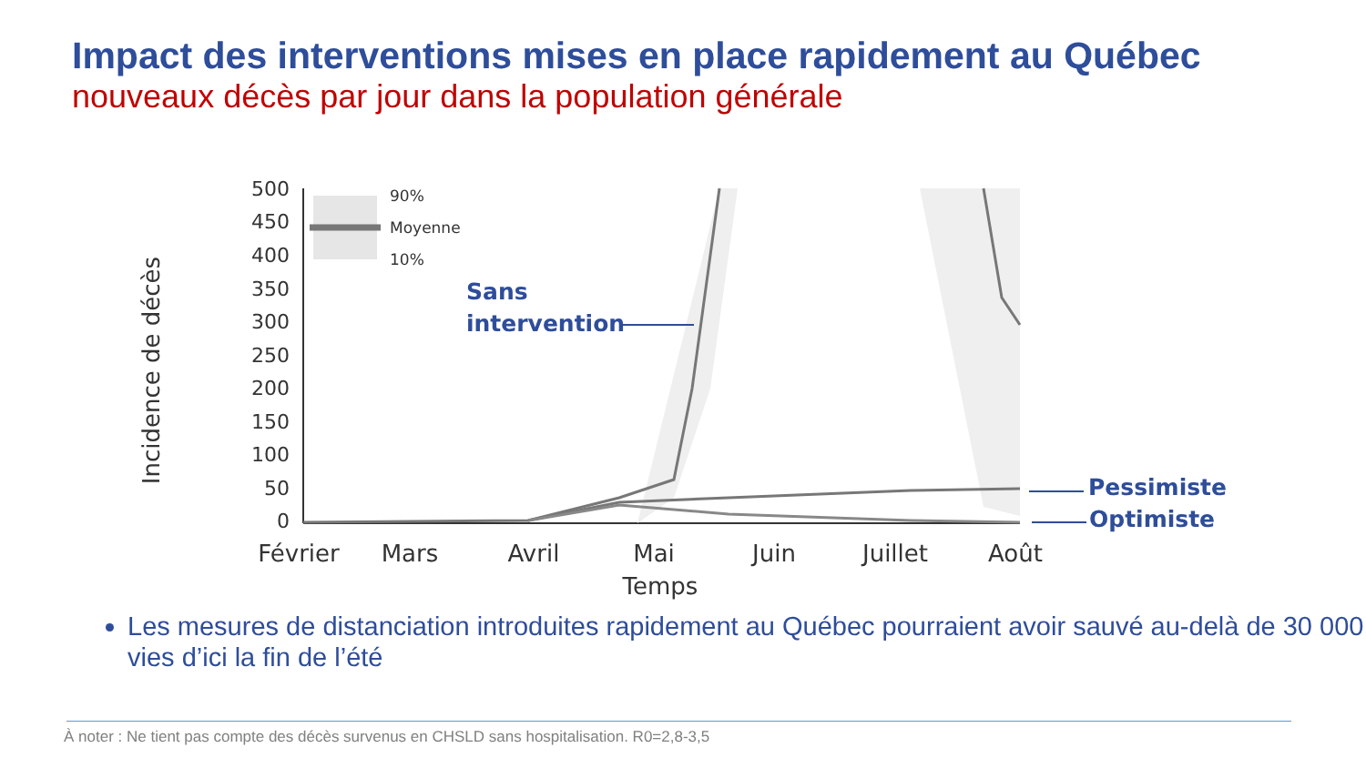Impact des interventions mises en place rapidement au Québec
nouveaux décès par jour dans la population générale
Incidence de décès
500
450
400
350
300
250
200
150
100
50
0
90%
Moyenne
10%
Sans
intervention
Pessimiste
Optimiste
Février
Mars
Avril
Mai
Juin
Juillet
Août
Temps
Les mesures de distanciation introduites rapidement au Québec pourraient avoir sauvé au-delà de 30 000 vies d’ici la fin de l’été
À noter : Ne tient pas compte des décès survenus en CHSLD sans hospitalisation. R0=2,8-3,5